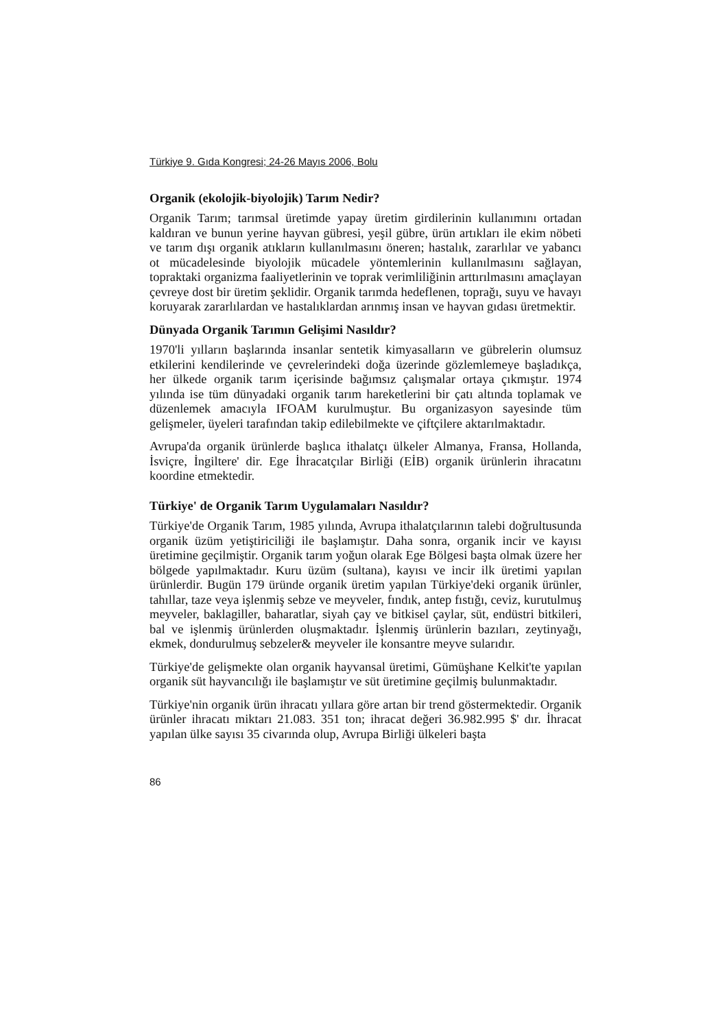Türkiye 9. Gıda Kongresi; 24-26 Mayıs 2006, Bolu
Organik (ekolojik-biyolojik) Tarım Nedir?
Organik Tarım; tarımsal üretimde yapay üretim girdilerinin kullanımını ortadan kaldıran ve bunun yerine hayvan gübresi, yeşil gübre, ürün artıkları ile ekim nöbeti ve tarım dışı organik atıkların kullanılmasını öneren; hastalık, zararlılar ve yabancı ot mücadelesinde biyolojik mücadele yöntemlerinin kullanılmasını sağlayan, topraktaki organizma faaliyetlerinin ve toprak verimliliğinin arttırılmasını amaçlayan çevreye dost bir üretim şeklidir. Organik tarımda hedeflenen, toprağı, suyu ve havayı koruyarak zararlılardan ve hastalıklardan arınmış insan ve hayvan gıdası üretmektir.
Dünyada Organik Tarımın Gelişimi Nasıldır?
1970'li yılların başlarında insanlar sentetik kimyasalların ve gübrelerin olumsuz etkilerini kendilerinde ve çevrelerindeki doğa üzerinde gözlemlemeye başladıkça, her ülkede organik tarım içerisinde bağımsız çalışmalar ortaya çıkmıştır. 1974 yılında ise tüm dünyadaki organik tarım hareketlerini bir çatı altında toplamak ve düzenlemek amacıyla IFOAM kurulmuştur. Bu organizasyon sayesinde tüm gelişmeler, üyeleri tarafından takip edilebilmekte ve çiftçilere aktarılmaktadır.
Avrupa'da organik ürünlerde başlıca ithalatçı ülkeler Almanya, Fransa, Hollanda, İsviçre, İngiltere' dir. Ege İhracatçılar Birliği (EİB) organik ürünlerin ihracatını koordine etmektedir.
Türkiye' de Organik Tarım Uygulamaları Nasıldır?
Türkiye'de Organik Tarım, 1985 yılında, Avrupa ithalatçılarının talebi doğrultusunda organik üzüm yetiştiriciliği ile başlamıştır. Daha sonra, organik incir ve kayısı üretimine geçilmiştir. Organik tarım yoğun olarak Ege Bölgesi başta olmak üzere her bölgede yapılmaktadır. Kuru üzüm (sultana), kayısı ve incir ilk üretimi yapılan ürünlerdir. Bugün 179 üründe organik üretim yapılan Türkiye'deki organik ürünler, tahıllar, taze veya işlenmiş sebze ve meyveler, fındık, antep fıstığı, ceviz, kurutulmuş meyveler, baklagiller, baharatlar, siyah çay ve bitkisel çaylar, süt, endüstri bitkileri, bal ve işlenmiş ürünlerden oluşmaktadır. İşlenmiş ürünlerin bazıları, zeytinyağı, ekmek, dondurulmuş sebzeler& meyveler ile konsantre meyve sularıdır.
Türkiye'de gelişmekte olan organik hayvansal üretimi, Gümüşhane Kelkit'te yapılan organik süt hayvancılığı ile başlamıştır ve süt üretimine geçilmiş bulunmaktadır.
Türkiye'nin organik ürün ihracatı yıllara göre artan bir trend göstermektedir. Organik ürünler ihracatı miktarı 21.083. 351 ton; ihracat değeri 36.982.995 $' dır. İhracat yapılan ülke sayısı 35 civarında olup, Avrupa Birliği ülkeleri başta
86